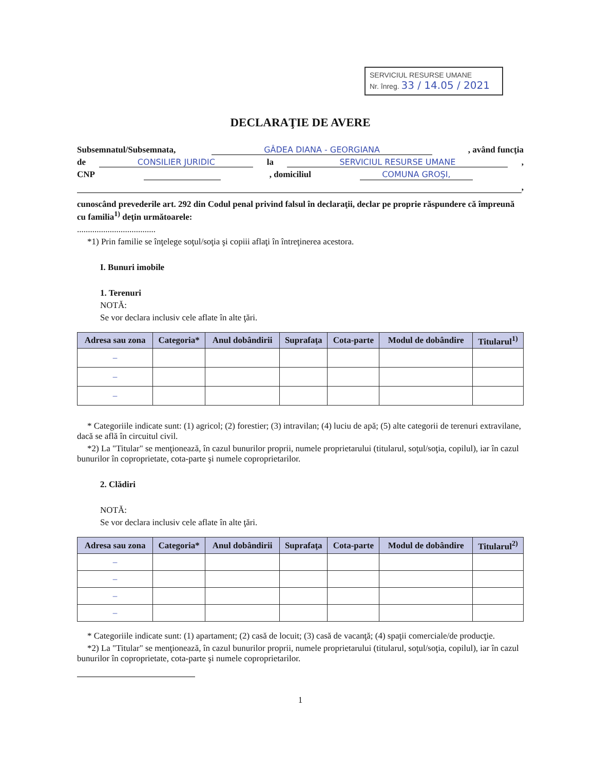SERVICIUL RESURSE UMANE
Nr. înreg. 33 / 14.05 / 2021
DECLARAŢIE DE AVERE
Subsemnatul/Subsemnata, GÂDEA DIANA - GEORGIANA, având funcţia
de CONSILIER JURIDIC la SERVICIUL RESURSE UMANE,
CNP , domiciliul COMUNA GROŞI,
,
cunoscând prevederile art. 292 din Codul penal privind falsul în declaraţii, declar pe proprie răspundere că împreună cu familia<sup>1)</sup> deţin următoarele:
....................................
*1) Prin familie se înţelege soţul/soţia şi copiii aflaţi în întreţinerea acestora.
I. Bunuri imobile
1. Terenuri
NOTĂ:
Se vor declara inclusiv cele aflate în alte ţări.
| Adresa sau zona | Categoria* | Anul dobândirii | Suprafaţa | Cota-parte | Modul de dobândire | Titularul<sup>1)</sup> |
| --- | --- | --- | --- | --- | --- | --- |
| – | | | | | | |
| – | | | | | | |
| – | | | | | | |
* Categoriile indicate sunt: (1) agricol; (2) forestier; (3) intravilan; (4) luciu de apă; (5) alte categorii de terenuri extravilane, dacă se află în circuitul civil.
*2) La "Titular" se menţionează, în cazul bunurilor proprii, numele proprietarului (titularul, soţul/soţia, copilul), iar în cazul bunurilor în coproprietate, cota-parte şi numele coproprietarilor.
2. Clădiri
NOTĂ:
Se vor declara inclusiv cele aflate în alte ţări.
| Adresa sau zona | Categoria* | Anul dobândirii | Suprafaţa | Cota-parte | Modul de dobândire | Titularul<sup>2)</sup> |
| --- | --- | --- | --- | --- | --- | --- |
| – | | | | | | |
| – | | | | | | |
| – | | | | | | |
| – | | | | | | |
* Categoriile indicate sunt: (1) apartament; (2) casă de locuit; (3) casă de vacanţă; (4) spaţii comerciale/de producţie.
*2) La "Titular" se menţionează, în cazul bunurilor proprii, numele proprietarului (titularul, soţul/soţia, copilul), iar în cazul bunurilor în coproprietate, cota-parte şi numele coproprietarilor.
1